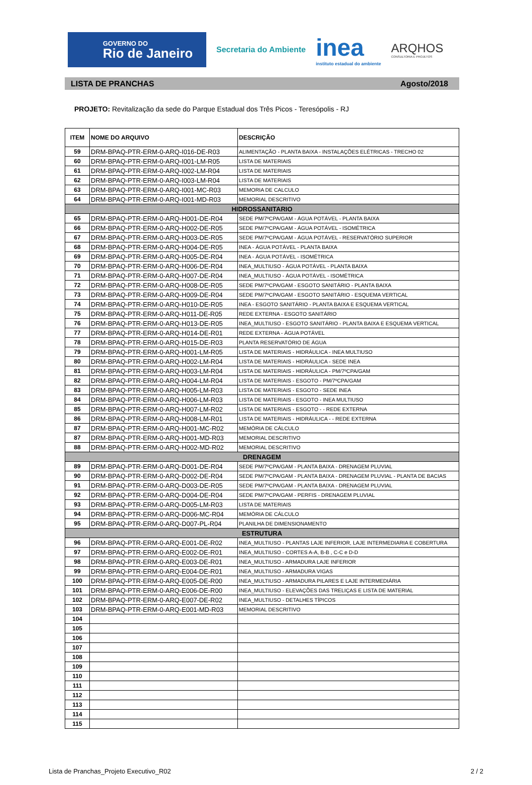GOVERNO DO
Rio de Janeiro
Secretaria do Ambiente
inea
instituto estadual do ambiente
ARQHOS
CONSULTORIA E PROJETOS
LISTA DE PRANCHAS Agosto/2018
PROJETO: Revitalização da sede do Parque Estadual dos Três Picos - Teresópolis - RJ
| ITEM | NOME DO ARQUIVO | DESCRIÇÃO |
| --- | --- | --- |
| 59 | DRM-BPAQ-PTR-ERM-0-ARQ-I016-DE-R03 | ALIMENTAÇÃO - PLANTA BAIXA - INSTALAÇÕES ELÉTRICAS - TRECHO 02 |
| 60 | DRM-BPAQ-PTR-ERM-0-ARQ-I001-LM-R05 | LISTA DE MATERIAIS |
| 61 | DRM-BPAQ-PTR-ERM-0-ARQ-I002-LM-R04 | LISTA DE MATERIAIS |
| 62 | DRM-BPAQ-PTR-ERM-0-ARQ-I003-LM-R04 | LISTA DE MATERIAIS |
| 63 | DRM-BPAQ-PTR-ERM-0-ARQ-I001-MC-R03 | MEMORIA DE CALCULO |
| 64 | DRM-BPAQ-PTR-ERM-0-ARQ-I001-MD-R03 | MEMORIAL DESCRITIVO |
| HIDROSSANITARIO | | |
| 65 | DRM-BPAQ-PTR-ERM-0-ARQ-H001-DE-R04 | SEDE PM/7ºCPA/GAM - ÁGUA POTÁVEL - PLANTA BAIXA |
| 66 | DRM-BPAQ-PTR-ERM-0-ARQ-H002-DE-R05 | SEDE PM/7ºCPA/GAM - ÁGUA POTÁVEL - ISOMÉTRICA |
| 67 | DRM-BPAQ-PTR-ERM-0-ARQ-H003-DE-R05 | SEDE PM/7ºCPA/GAM - ÁGUA POTÁVEL - RESERVATÓRIO SUPERIOR |
| 68 | DRM-BPAQ-PTR-ERM-0-ARQ-H004-DE-R05 | INEA - ÁGUA POTÁVEL - PLANTA BAIXA |
| 69 | DRM-BPAQ-PTR-ERM-0-ARQ-H005-DE-R04 | INEA - ÁGUA POTÁVEL - ISOMÉTRICA |
| 70 | DRM-BPAQ-PTR-ERM-0-ARQ-H006-DE-R04 | INEA_MULTIUSO - ÁGUA POTÁVEL - PLANTA BAIXA |
| 71 | DRM-BPAQ-PTR-ERM-0-ARQ-H007-DE-R04 | INEA_MULTIUSO - ÁGUA POTÁVEL - ISOMÉTRICA |
| 72 | DRM-BPAQ-PTR-ERM-0-ARQ-H008-DE-R05 | SEDE PM/7ºCPA/GAM - ESGOTO SANITÁRIO - PLANTA BAIXA |
| 73 | DRM-BPAQ-PTR-ERM-0-ARQ-H009-DE-R04 | SEDE PM/7ºCPA/GAM - ESGOTO SANITÁRIO - ESQUEMA VERTICAL |
| 74 | DRM-BPAQ-PTR-ERM-0-ARQ-H010-DE-R05 | INEA - ESGOTO SANITÁRIO - PLANTA BAIXA E ESQUEMA VERTICAL |
| 75 | DRM-BPAQ-PTR-ERM-0-ARQ-H011-DE-R05 | REDE EXTERNA - ESGOTO SANITÁRIO |
| 76 | DRM-BPAQ-PTR-ERM-0-ARQ-H013-DE-R05 | INEA_MULTIUSO - ESGOTO SANITÁRIO - PLANTA BAIXA E ESQUEMA VERTICAL |
| 77 | DRM-BPAQ-PTR-ERM-0-ARQ-H014-DE-R01 | REDE EXTERNA - ÁGUA POTÁVEL |
| 78 | DRM-BPAQ-PTR-ERM-0-ARQ-H015-DE-R03 | PLANTA RESERVATÓRIO DE ÁGUA |
| 79 | DRM-BPAQ-PTR-ERM-0-ARQ-H001-LM-R05 | LISTA DE MATERIAIS - HIDRÁULICA - INEA MULTIUSO |
| 80 | DRM-BPAQ-PTR-ERM-0-ARQ-H002-LM-R04 | LISTA DE MATERIAIS - HIDRÁULICA - SEDE INEA |
| 81 | DRM-BPAQ-PTR-ERM-0-ARQ-H003-LM-R04 | LISTA DE MATERIAIS - HIDRÁULICA - PM/7ºCPA/GAM |
| 82 | DRM-BPAQ-PTR-ERM-0-ARQ-H004-LM-R04 | LISTA DE MATERIAIS - ESGOTO - PM/7ºCPA/GAM |
| 83 | DRM-BPAQ-PTR-ERM-0-ARQ-H005-LM-R03 | LISTA DE MATERIAIS - ESGOTO - SEDE INEA |
| 84 | DRM-BPAQ-PTR-ERM-0-ARQ-H006-LM-R03 | LISTA DE MATERIAIS - ESGOTO - INEA MULTIUSO |
| 85 | DRM-BPAQ-PTR-ERM-0-ARQ-H007-LM-R02 | LISTA DE MATERIAIS - ESGOTO - - REDE EXTERNA |
| 86 | DRM-BPAQ-PTR-ERM-0-ARQ-H008-LM-R01 | LISTA DE MATERIAIS - HIDRÁULICA - - REDE EXTERNA |
| 87 | DRM-BPAQ-PTR-ERM-0-ARQ-H001-MC-R02 | MEMÓRIA DE CÁLCULO |
| 87 | DRM-BPAQ-PTR-ERM-0-ARQ-H001-MD-R03 | MEMORIAL DESCRITIVO |
| 88 | DRM-BPAQ-PTR-ERM-0-ARQ-H002-MD-R02 | MEMORIAL DESCRITIVO |
| DRENAGEM | | |
| 89 | DRM-BPAQ-PTR-ERM-0-ARQ-D001-DE-R04 | SEDE PM/7ºCPA/GAM - PLANTA BAIXA - DRENAGEM PLUVIAL |
| 90 | DRM-BPAQ-PTR-ERM-0-ARQ-D002-DE-R04 | SEDE PM/7ºCPA/GAM - PLANTA BAIXA - DRENAGEM PLUVIAL - PLANTA DE BACIAS |
| 91 | DRM-BPAQ-PTR-ERM-0-ARQ-D003-DE-R05 | SEDE PM/7ºCPA/GAM - PLANTA BAIXA - DRENAGEM PLUVIAL |
| 92 | DRM-BPAQ-PTR-ERM-0-ARQ-D004-DE-R04 | SEDE PM/7ºCPA/GAM - PERFIS - DRENAGEM PLUVIAL |
| 93 | DRM-BPAQ-PTR-ERM-0-ARQ-D005-LM-R03 | LISTA DE MATERIAIS |
| 94 | DRM-BPAQ-PTR-ERM-0-ARQ-D006-MC-R04 | MEMÓRIA DE CÁLCULO |
| 95 | DRM-BPAQ-PTR-ERM-0-ARQ-D007-PL-R04 | PLANILHA DE DIMENSIONAMENTO |
| ESTRUTURA | | |
| 96 | DRM-BPAQ-PTR-ERM-0-ARQ-E001-DE-R02 | INEA_MULTIUSO - PLANTAS LAJE INFERIOR, LAJE INTERMEDIARIA E COBERTURA |
| 97 | DRM-BPAQ-PTR-ERM-0-ARQ-E002-DE-R01 | INEA_MULTIUSO - CORTES A-A, B-B , C-C e D-D |
| 98 | DRM-BPAQ-PTR-ERM-0-ARQ-E003-DE-R01 | INEA_MULTIUSO - ARMADURA LAJE INFERIOR |
| 99 | DRM-BPAQ-PTR-ERM-0-ARQ-E004-DE-R01 | INEA_MULTIUSO - ARMADURA VIGAS |
| 100 | DRM-BPAQ-PTR-ERM-0-ARQ-E005-DE-R00 | INEA_MULTIUSO - ARMADURA PILARES E LAJE INTERMEDIÁRIA |
| 101 | DRM-BPAQ-PTR-ERM-0-ARQ-E006-DE-R00 | INEA_MULTIUSO - ELEVAÇÕES DAS TRELIÇAS E LISTA DE MATERIAL |
| 102 | DRM-BPAQ-PTR-ERM-0-ARQ-E007-DE-R02 | INEA_MULTIUSO - DETALHES TÍPICOS |
| 103 | DRM-BPAQ-PTR-ERM-0-ARQ-E001-MD-R03 | MEMORIAL DESCRITIVO |
| 104 | | |
| 105 | | |
| 106 | | |
| 107 | | |
| 108 | | |
| 109 | | |
| 110 | | |
| 111 | | |
| 112 | | |
| 113 | | |
| 114 | | |
| 115 | | |
Lista de Pranchas_Projeto Executivo_R02 2 / 2